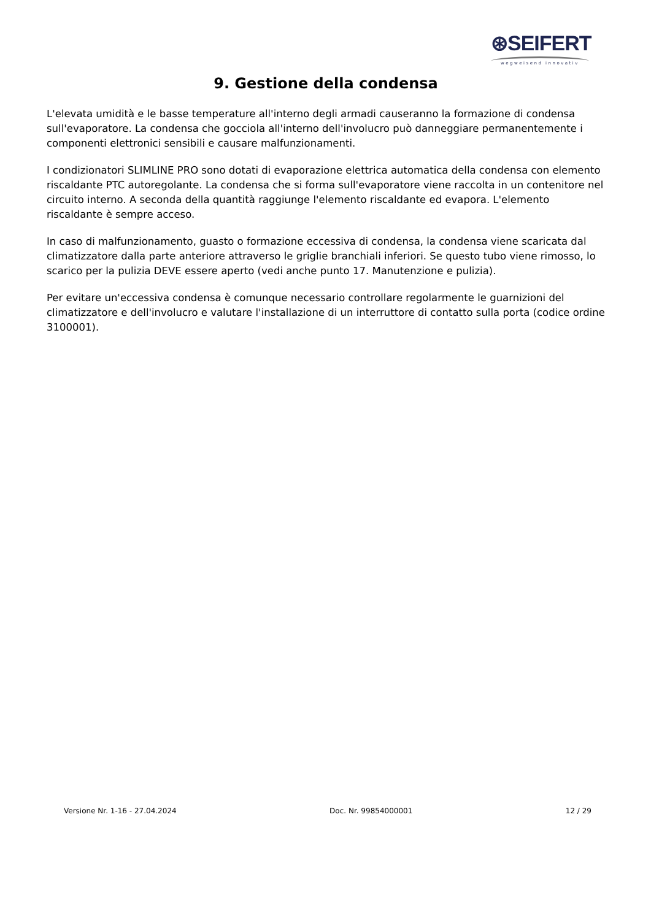⊛SEIFERT
wegweisend innovativ
9. Gestione della condensa
L'elevata umidità e le basse temperature all'interno degli armadi causeranno la formazione di condensa sull'evaporatore. La condensa che gocciola all'interno dell'involucro può danneggiare permanentemente i componenti elettronici sensibili e causare malfunzionamenti.
I condizionatori SLIMLINE PRO sono dotati di evaporazione elettrica automatica della condensa con elemento riscaldante PTC autoregolante. La condensa che si forma sull'evaporatore viene raccolta in un contenitore nel circuito interno. A seconda della quantità raggiunge l'elemento riscaldante ed evapora. L'elemento riscaldante è sempre acceso.
In caso di malfunzionamento, guasto o formazione eccessiva di condensa, la condensa viene scaricata dal climatizzatore dalla parte anteriore attraverso le griglie branchiali inferiori. Se questo tubo viene rimosso, lo scarico per la pulizia DEVE essere aperto (vedi anche punto 17. Manutenzione e pulizia).
Per evitare un'eccessiva condensa è comunque necessario controllare regolarmente le guarnizioni del climatizzatore e dell'involucro e valutare l'installazione di un interruttore di contatto sulla porta (codice ordine 3100001).
Versione Nr. 1-16 - 27.04.2024 Doc. Nr. 99854000001 12 / 29